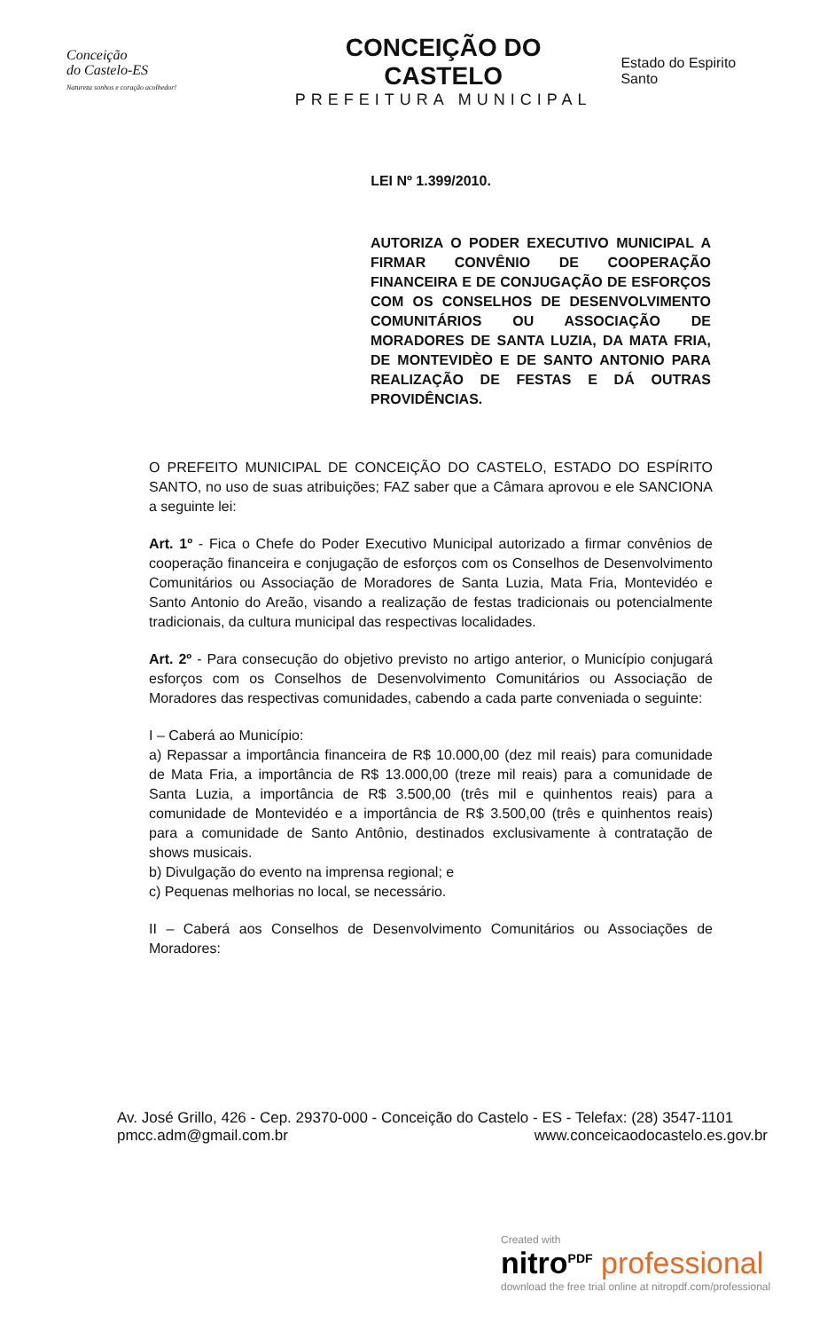Conceição
do Castelo-ES
Natureza sonhos e coração acolhedor!
CONCEIÇÃO DO CASTELO
PREFEITURA MUNICIPAL
Estado do Espirito Santo
LEI Nº 1.399/2010.
AUTORIZA O PODER EXECUTIVO MUNICIPAL A FIRMAR CONVÊNIO DE COOPERAÇÃO FINANCEIRA E DE CONJUGAÇÃO DE ESFORÇOS COM OS CONSELHOS DE DESENVOLVIMENTO COMUNITÁRIOS OU ASSOCIAÇÃO DE MORADORES DE SANTA LUZIA, DA MATA FRIA, DE MONTEVIDÈO E DE SANTO ANTONIO PARA REALIZAÇÃO DE FESTAS E DÁ OUTRAS PROVIDÊNCIAS.
O PREFEITO MUNICIPAL DE CONCEIÇÃO DO CASTELO, ESTADO DO ESPÍRITO SANTO, no uso de suas atribuições; FAZ saber que a Câmara aprovou e ele SANCIONA a seguinte lei:
Art. 1º - Fica o Chefe do Poder Executivo Municipal autorizado a firmar convênios de cooperação financeira e conjugação de esforços com os Conselhos de Desenvolvimento Comunitários ou Associação de Moradores de Santa Luzia, Mata Fria, Montevidéo e Santo Antonio do Areão, visando a realização de festas tradicionais ou potencialmente tradicionais, da cultura municipal das respectivas localidades.
Art. 2º - Para consecução do objetivo previsto no artigo anterior, o Município conjugará esforços com os Conselhos de Desenvolvimento Comunitários ou Associação de Moradores das respectivas comunidades, cabendo a cada parte conveniada o seguinte:
I – Caberá ao Município:
a) Repassar a importância financeira de R$ 10.000,00 (dez mil reais) para comunidade de Mata Fria, a importância de R$ 13.000,00 (treze mil reais) para a comunidade de Santa Luzia, a importância de R$ 3.500,00 (três mil e quinhentos reais) para a comunidade de Montevidéo e a importância de R$ 3.500,00 (três e quinhentos reais) para a comunidade de Santo Antônio, destinados exclusivamente à contratação de shows musicais.
b) Divulgação do evento na imprensa regional; e
c) Pequenas melhorias no local, se necessário.
II – Caberá aos Conselhos de Desenvolvimento Comunitários ou Associações de Moradores:
Av. José Grillo, 426 - Cep. 29370-000 - Conceição do Castelo - ES - Telefax: (28) 3547-1101
pmcc.adm@gmail.com.br www.conceicaodocastelo.es.gov.br
Created with
nitro<sup>PDF</sup> professional
download the free trial online at nitropdf.com/professional